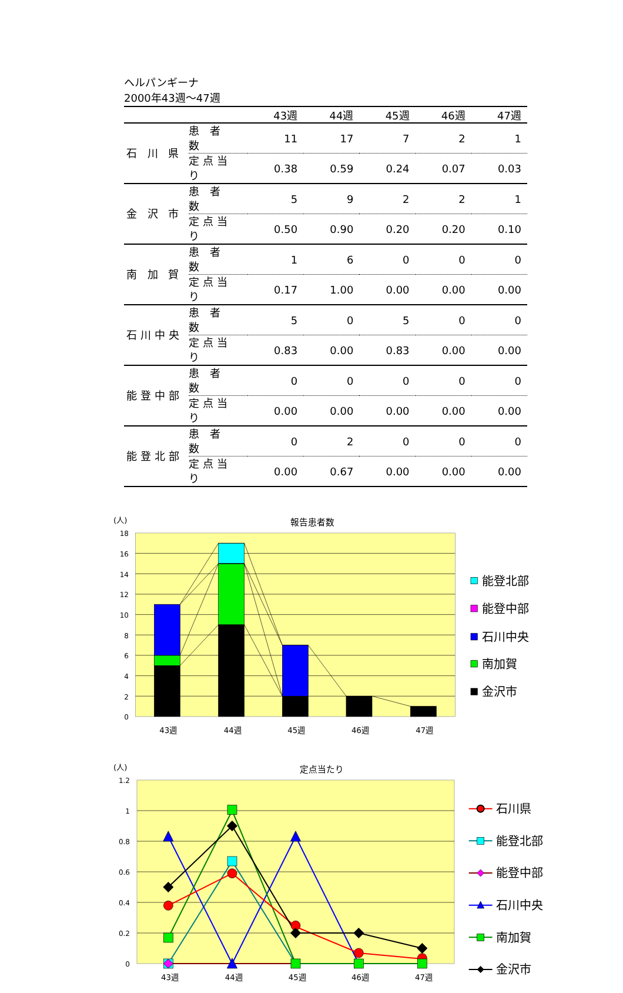ヘルパンギーナ
2000年43週～47週
| | | 43週 | 44週 | 45週 | 46週 | 47週 |
| --- | --- | --- | --- | --- | --- | --- |
| 石 川 県 | 患 者 数 | 11 | 17 | 7 | 2 | 1 |
| | 定点当り | 0.38 | 0.59 | 0.24 | 0.07 | 0.03 |
| 金 沢 市 | 患 者 数 | 5 | 9 | 2 | 2 | 1 |
| | 定点当り | 0.50 | 0.90 | 0.20 | 0.20 | 0.10 |
| 南 加 賀 | 患 者 数 | 1 | 6 | 0 | 0 | 0 |
| | 定点当り | 0.17 | 1.00 | 0.00 | 0.00 | 0.00 |
| 石川中央 | 患 者 数 | 5 | 0 | 5 | 0 | 0 |
| | 定点当り | 0.83 | 0.00 | 0.83 | 0.00 | 0.00 |
| 能登中部 | 患 者 数 | 0 | 0 | 0 | 0 | 0 |
| | 定点当り | 0.00 | 0.00 | 0.00 | 0.00 | 0.00 |
| 能登北部 | 患 者 数 | 0 | 2 | 0 | 0 | 0 |
| | 定点当り | 0.00 | 0.67 | 0.00 | 0.00 | 0.00 |
(人)
報告患者数
18
16
14
12
10
8
6
4
2
0
43週
44週
45週
46週
47週
能登北部
能登中部
石川中央
南加賀
金沢市
(人)
定点当たり
1.2
1
0.8
0.6
0.4
0.2
0
43週
44週
45週
46週
47週
石川県
能登北部
能登中部
石川中央
南加賀
金沢市